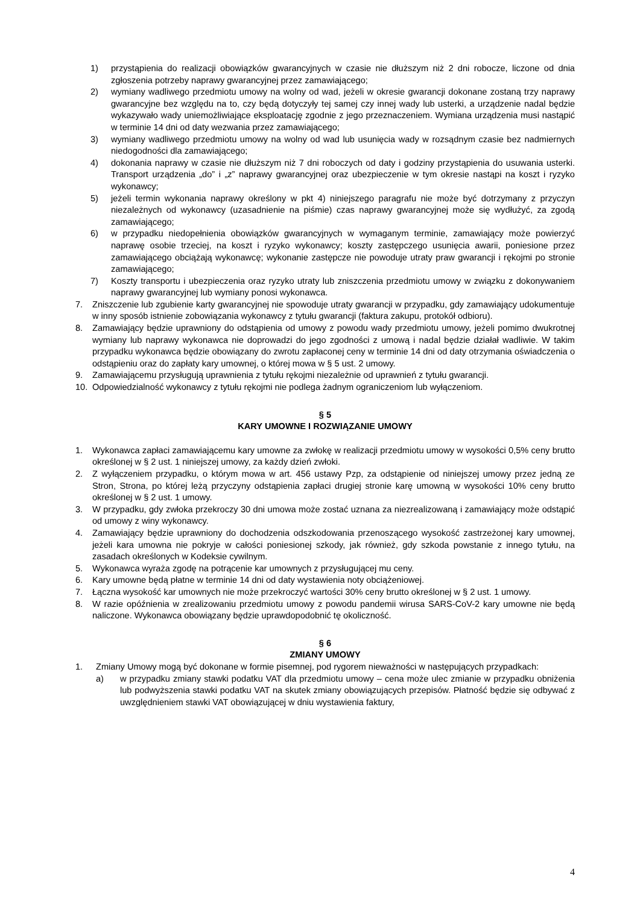1) przystąpienia do realizacji obowiązków gwarancyjnych w czasie nie dłuższym niż 2 dni robocze, liczone od dnia zgłoszenia potrzeby naprawy gwarancyjnej przez zamawiającego;
2) wymiany wadliwego przedmiotu umowy na wolny od wad, jeżeli w okresie gwarancji dokonane zostaną trzy naprawy gwarancyjne bez względu na to, czy będą dotyczyły tej samej czy innej wady lub usterki, a urządzenie nadal będzie wykazywało wady uniemożliwiające eksploatację zgodnie z jego przeznaczeniem. Wymiana urządzenia musi nastąpić w terminie 14 dni od daty wezwania przez zamawiającego;
3) wymiany wadliwego przedmiotu umowy na wolny od wad lub usunięcia wady w rozsądnym czasie bez nadmiernych niedogodności dla zamawiającego;
4) dokonania naprawy w czasie nie dłuższym niż 7 dni roboczych od daty i godziny przystąpienia do usuwania usterki. Transport urządzenia „do” i „z” naprawy gwarancyjnej oraz ubezpieczenie w tym okresie nastąpi na koszt i ryzyko wykonawcy;
5) jeżeli termin wykonania naprawy określony w pkt 4) niniejszego paragrafu nie może być dotrzymany z przyczyn niezależnych od wykonawcy (uzasadnienie na piśmie) czas naprawy gwarancyjnej może się wydłużyć, za zgodą zamawiającego;
6) w przypadku niedopełnienia obowiązków gwarancyjnych w wymaganym terminie, zamawiający może powierzyć naprawę osobie trzeciej, na koszt i ryzyko wykonawcy; koszty zastępczego usunięcia awarii, poniesione przez zamawiającego obciążają wykonawcę; wykonanie zastępcze nie powoduje utraty praw gwarancji i rękojmi po stronie zamawiającego;
7) Koszty transportu i ubezpieczenia oraz ryzyko utraty lub zniszczenia przedmiotu umowy w związku z dokonywaniem naprawy gwarancyjnej lub wymiany ponosi wykonawca.
7. Zniszczenie lub zgubienie karty gwarancyjnej nie spowoduje utraty gwarancji w przypadku, gdy zamawiający udokumentuje w inny sposób istnienie zobowiązania wykonawcy z tytułu gwarancji (faktura zakupu, protokół odbioru).
8. Zamawiający będzie uprawniony do odstąpienia od umowy z powodu wady przedmiotu umowy, jeżeli pomimo dwukrotnej wymiany lub naprawy wykonawca nie doprowadzi do jego zgodności z umową i nadal będzie działał wadliwie. W takim przypadku wykonawca będzie obowiązany do zwrotu zapłaconej ceny w terminie 14 dni od daty otrzymania oświadczenia o odstąpieniu oraz do zapłaty kary umownej, o której mowa w § 5 ust. 2 umowy.
9. Zamawiającemu przysługują uprawnienia z tytułu rękojmi niezależnie od uprawnień z tytułu gwarancji.
10. Odpowiedzialność wykonawcy z tytułu rękojmi nie podlega żadnym ograniczeniom lub wyłączeniom.
§ 5
KARY UMOWNE I ROZWIĄZANIE UMOWY
1. Wykonawca zapłaci zamawiającemu kary umowne za zwłokę w realizacji przedmiotu umowy w wysokości 0,5% ceny brutto określonej w § 2 ust. 1 niniejszej umowy, za każdy dzień zwłoki.
2. Z wyłączeniem przypadku, o którym mowa w art. 456 ustawy Pzp, za odstąpienie od niniejszej umowy przez jedną ze Stron, Strona, po której leżą przyczyny odstąpienia zapłaci drugiej stronie karę umowną w wysokości 10% ceny brutto określonej w § 2 ust. 1 umowy.
3. W przypadku, gdy zwłoka przekroczy 30 dni umowa może zostać uznana za niezrealizowaną i zamawiający może odstąpić od umowy z winy wykonawcy.
4. Zamawiający będzie uprawniony do dochodzenia odszkodowania przenoszącego wysokość zastrzeżonej kary umownej, jeżeli kara umowna nie pokryje w całości poniesionej szkody, jak również, gdy szkoda powstanie z innego tytułu, na zasadach określonych w Kodeksie cywilnym.
5. Wykonawca wyraża zgodę na potrącenie kar umownych z przysługującej mu ceny.
6. Kary umowne będą płatne w terminie 14 dni od daty wystawienia noty obciążeniowej.
7. Łączna wysokość kar umownych nie może przekroczyć wartości 30% ceny brutto określonej w § 2 ust. 1 umowy.
8. W razie opóźnienia w zrealizowaniu przedmiotu umowy z powodu pandemii wirusa SARS-CoV-2 kary umowne nie będą naliczone. Wykonawca obowiązany będzie uprawdopodobnić tę okoliczność.
§ 6
ZMIANY UMOWY
1. Zmiany Umowy mogą być dokonane w formie pisemnej, pod rygorem nieważności w następujących przypadkach:
a) w przypadku zmiany stawki podatku VAT dla przedmiotu umowy – cena może ulec zmianie w przypadku obniżenia lub podwyższenia stawki podatku VAT na skutek zmiany obowiązujących przepisów. Płatność będzie się odbywać z uwzględnieniem stawki VAT obowiązującej w dniu wystawienia faktury,
4